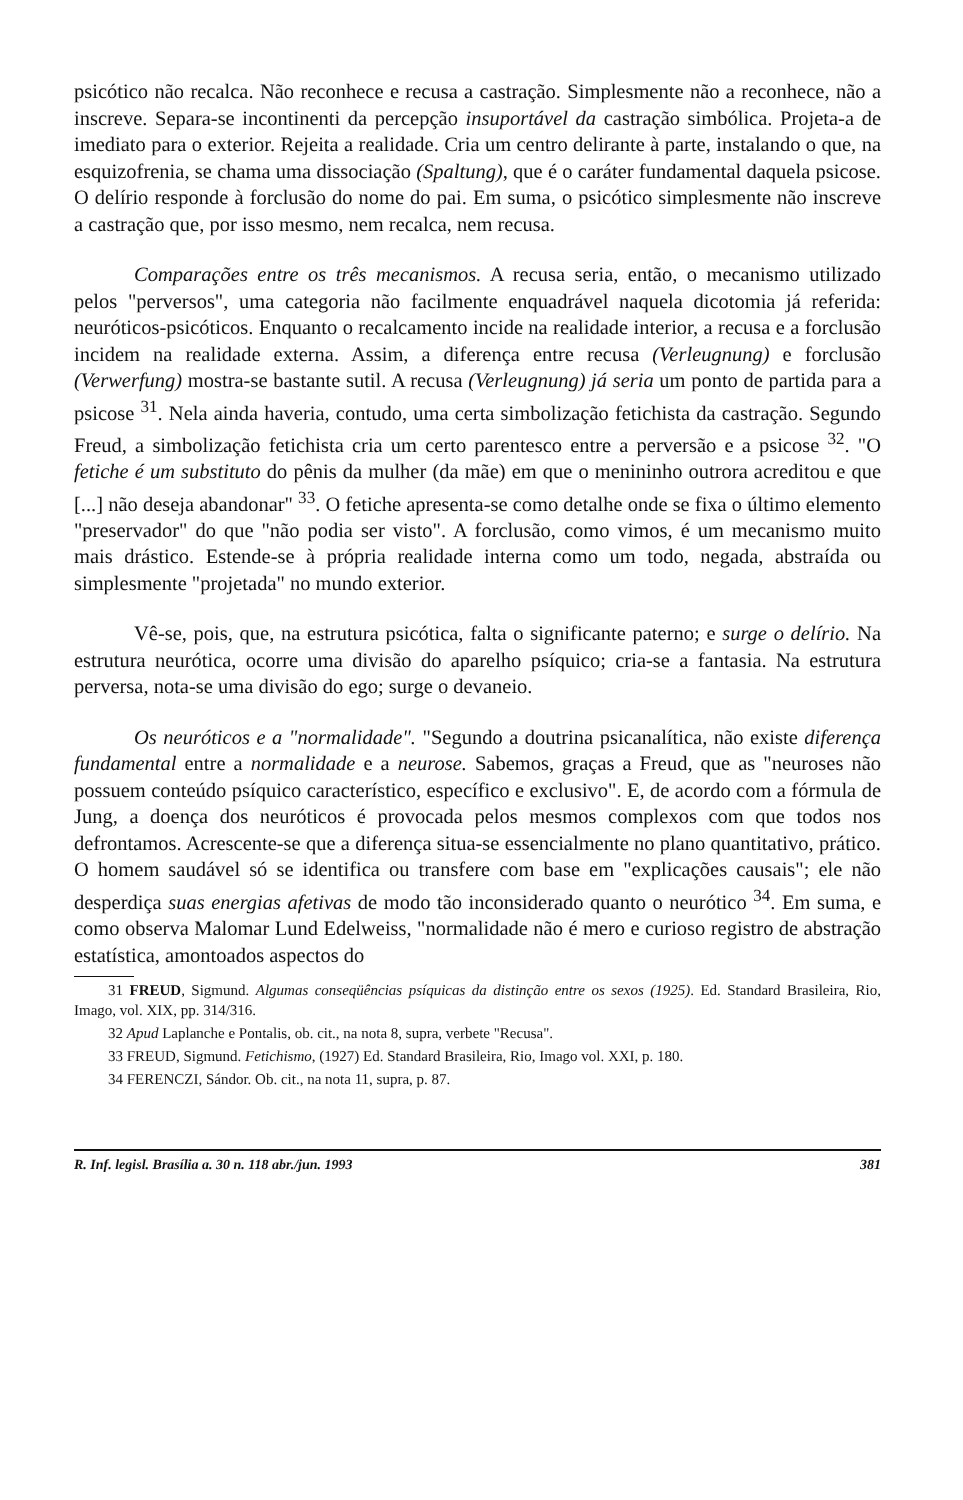psicótico não recalca. Não reconhece e recusa a castração. Simplesmente não a reconhece, não a inscreve. Separa-se incontinenti da percepção insuportável da castração simbólica. Projeta-a de imediato para o exterior. Rejeita a realidade. Cria um centro delirante à parte, instalando o que, na esquizofrenia, se chama uma dissociação (Spaltung), que é o caráter fundamental daquela psicose. O delírio responde à forclusão do nome do pai. Em suma, o psicótico simplesmente não inscreve a castração que, por isso mesmo, nem recalca, nem recusa.
Comparações entre os três mecanismos. A recusa seria, então, o mecanismo utilizado pelos "perversos", uma categoria não facilmente enquadrável naquela dicotomia já referida: neuróticos-psicóticos. Enquanto o recalcamento incide na realidade interior, a recusa e a forclusão incidem na realidade externa. Assim, a diferença entre recusa (Verleugnung) e forclusão (Verwerfung) mostra-se bastante sutil. A recusa (Verleugnung) já seria um ponto de partida para a psicose <sup>31</sup>. Nela ainda haveria, contudo, uma certa simbolização fetichista da castração. Segundo Freud, a simbolização fetichista cria um certo parentesco entre a perversão e a psicose <sup>32</sup>. "O fetiche é um substituto do pênis da mulher (da mãe) em que o menininho outrora acreditou e que [...] não deseja abandonar" <sup>33</sup>. O fetiche apresenta-se como detalhe onde se fixa o último elemento "preservador" do que "não podia ser visto". A forclusão, como vimos, é um mecanismo muito mais drástico. Estende-se à própria realidade interna como um todo, negada, abstraída ou simplesmente "projetada" no mundo exterior.
Vê-se, pois, que, na estrutura psicótica, falta o significante paterno; e surge o delírio. Na estrutura neurótica, ocorre uma divisão do aparelho psíquico; cria-se a fantasia. Na estrutura perversa, nota-se uma divisão do ego; surge o devaneio.
Os neuróticos e a "normalidade". "Segundo a doutrina psicanalítica, não existe diferença fundamental entre a normalidade e a neurose. Sabemos, graças a Freud, que as "neuroses não possuem conteúdo psíquico característico, específico e exclusivo". E, de acordo com a fórmula de Jung, a doença dos neuróticos é provocada pelos mesmos complexos com que todos nos defrontamos. Acrescente-se que a diferença situa-se essencialmente no plano quantitativo, prático. O homem saudável só se identifica ou transfere com base em "explicações causais"; ele não desperdiça suas energias afetivas de modo tão inconsiderado quanto o neurótico <sup>34</sup>. Em suma, e como observa Malomar Lund Edelweiss, "normalidade não é mero e curioso registro de abstração estatística, amontoados aspectos do
31 FREUD, Sigmund. Algumas conseqüências psíquicas da distinção entre os sexos (1925). Ed. Standard Brasileira, Rio, Imago, vol. XIX, pp. 314/316.
32 Apud Laplanche e Pontalis, ob. cit., na nota 8, supra, verbete "Recusa".
33 FREUD, Sigmund. Fetichismo, (1927) Ed. Standard Brasileira, Rio, Imago vol. XXI, p. 180.
34 FERENCZI, Sándor. Ob. cit., na nota 11, supra, p. 87.
R. Inf. legisl. Brasília a. 30 n. 118 abr./jun. 1993 381